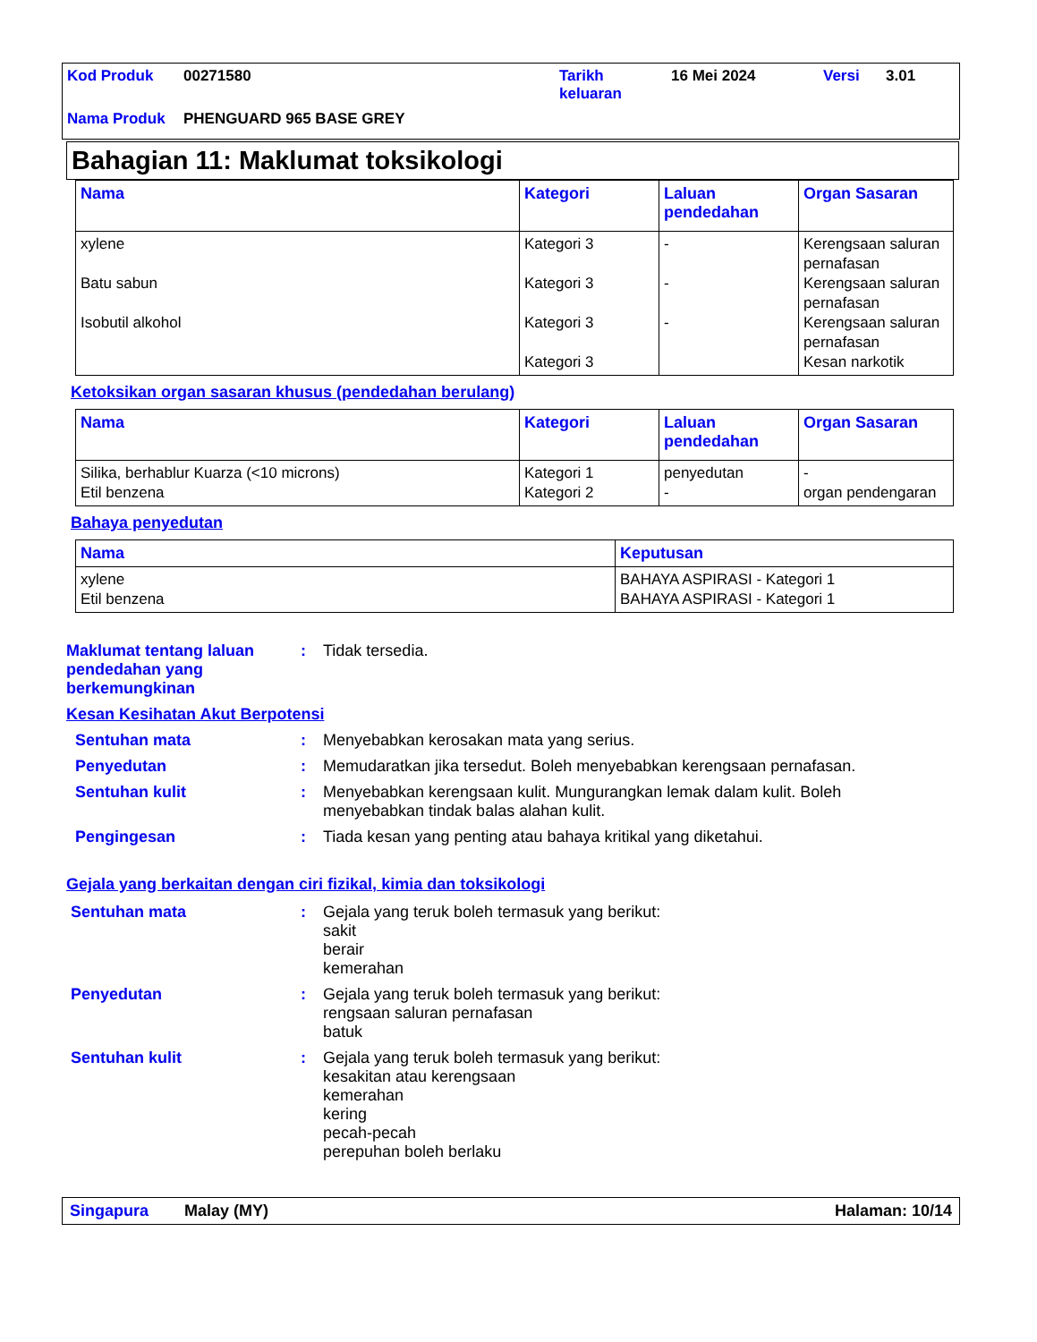| Kod Produk | 00271580 | Tarikh keluaran | 16 Mei 2024 | Versi | 3.01 |
| Nama Produk | PHENGUARD 965 BASE GREY | | | | |
Bahagian 11: Maklumat toksikologi
| Nama | Kategori | Laluan pendedahan | Organ Sasaran |
| --- | --- | --- | --- |
| xylene Batu sabun Isobutil alkohol | Kategori 3 Kategori 3 Kategori 3 Kategori 3 | - - - | Kerengsaan saluran pernafasan Kerengsaan saluran pernafasan Kerengsaan saluran pernafasan Kesan narkotik |
Ketoksikan organ sasaran khusus (pendedahan berulang)
| Nama | Kategori | Laluan pendedahan | Organ Sasaran |
| --- | --- | --- | --- |
| Silika, berhablur Kuarza (<10 microns) Etil benzena | Kategori 1 Kategori 2 | penyedutan - | - organ pendengaran |
Bahaya penyedutan
| Nama | Keputusan |
| --- | --- |
| xylene Etil benzena | BAHAYA ASPIRASI - Kategori 1 BAHAYA ASPIRASI - Kategori 1 |
Maklumat tentang laluan pendedahan yang berkemungkinan
: Tidak tersedia.
Kesan Kesihatan Akut Berpotensi
Sentuhan mata : Menyebabkan kerosakan mata yang serius.
Penyedutan : Memudaratkan jika tersedut. Boleh menyebabkan kerengsaan pernafasan.
Sentuhan kulit : Menyebabkan kerengsaan kulit. Mungurangkan lemak dalam kulit. Boleh menyebabkan tindak balas alahan kulit.
Pengingesan : Tiada kesan yang penting atau bahaya kritikal yang diketahui.
Gejala yang berkaitan dengan ciri fizikal, kimia dan toksikologi
Sentuhan mata : Gejala yang teruk boleh termasuk yang berikut:
sakit
berair
kemerahan
Penyedutan : Gejala yang teruk boleh termasuk yang berikut:
rengsaan saluran pernafasan
batuk
Sentuhan kulit : Gejala yang teruk boleh termasuk yang berikut:
kesakitan atau kerengsaan
kemerahan
kering
pecah-pecah
perepuhan boleh berlaku
Singapura Malay (MY) Halaman: 10/14